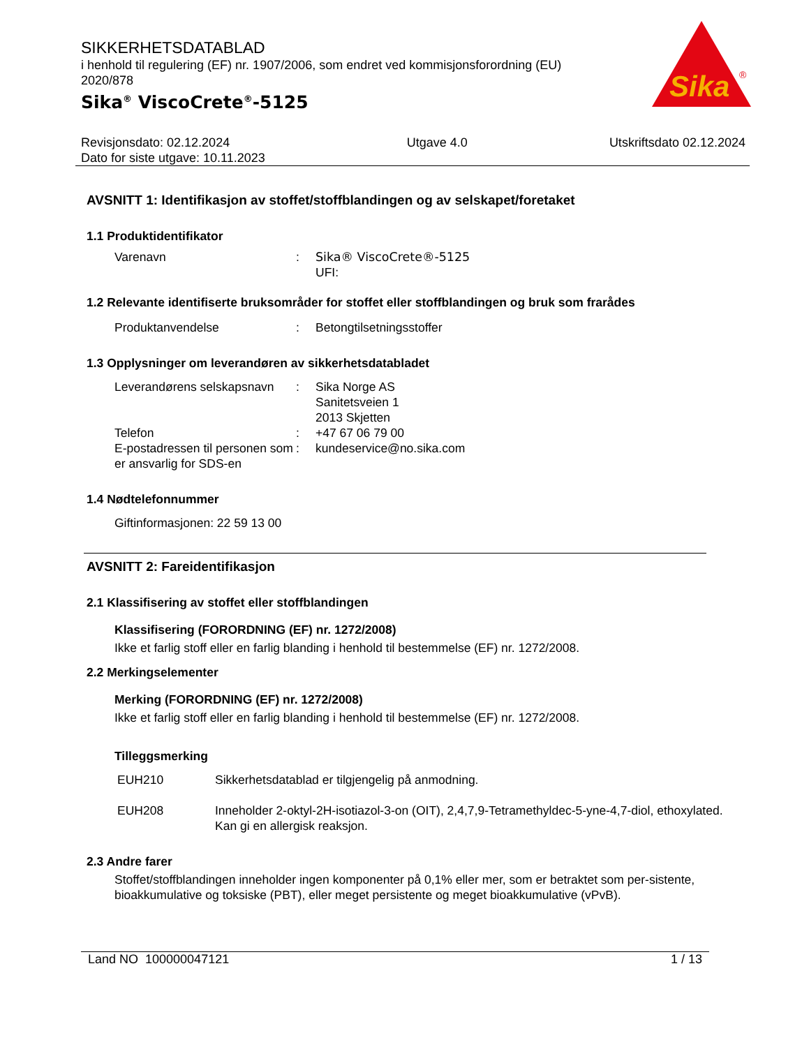Sika
®
SIKKERHETSDATABLAD
i henhold til regulering (EF) nr. 1907/2006, som endret ved kommisjonsforordning (EU) 2020/878
Sika<sup>®</sup> ViscoCrete<sup>®</sup>-5125
Revisjonsdato: 02.12.2024
Dato for siste utgave: 10.11.2023
Utgave 4.0 Utskriftsdato 02.12.2024
AVSNITT 1: Identifikasjon av stoffet/stoffblandingen og av selskapet/foretaket
1.1 Produktidentifikator
Varenavn : Sika® ViscoCrete®-5125
UFI:
1.2 Relevante identifiserte bruksområder for stoffet eller stoffblandingen og bruk som frarådes
Produktanvendelse : Betongtilsetningsstoffer
1.3 Opplysninger om leverandøren av sikkerhetsdatabladet
Leverandørens selskapsnavn
: Sika Norge AS
Sanitetsveien 1
2013 Skjetten
Telefon : +47 67 06 79 00
E-postadressen til personen som er ansvarlig for SDS-en
: kundeservice@no.sika.com
1.4 Nødtelefonnummer
Giftinformasjonen: 22 59 13 00
AVSNITT 2: Fareidentifikasjon
2.1 Klassifisering av stoffet eller stoffblandingen
Klassifisering (FORORDNING (EF) nr. 1272/2008)
Ikke et farlig stoff eller en farlig blanding i henhold til bestemmelse (EF) nr. 1272/2008.
2.2 Merkingselementer
Merking (FORORDNING (EF) nr. 1272/2008)
Ikke et farlig stoff eller en farlig blanding i henhold til bestemmelse (EF) nr. 1272/2008.
Tilleggsmerking
EUH210 Sikkerhetsdatablad er tilgjengelig på anmodning.
EUH208 Inneholder 2-oktyl-2H-isotiazol-3-on (OIT), 2,4,7,9-Tetramethyldec-5-yne-4,7-diol, ethoxylated. Kan gi en allergisk reaksjon.
2.3 Andre farer
Stoffet/stoffblandingen inneholder ingen komponenter på 0,1% eller mer, som er betraktet som per-sistente, bioakkumulative og toksiske (PBT), eller meget persistente og meget bioakkumulative (vPvB).
Land NO 100000047121 1 / 13